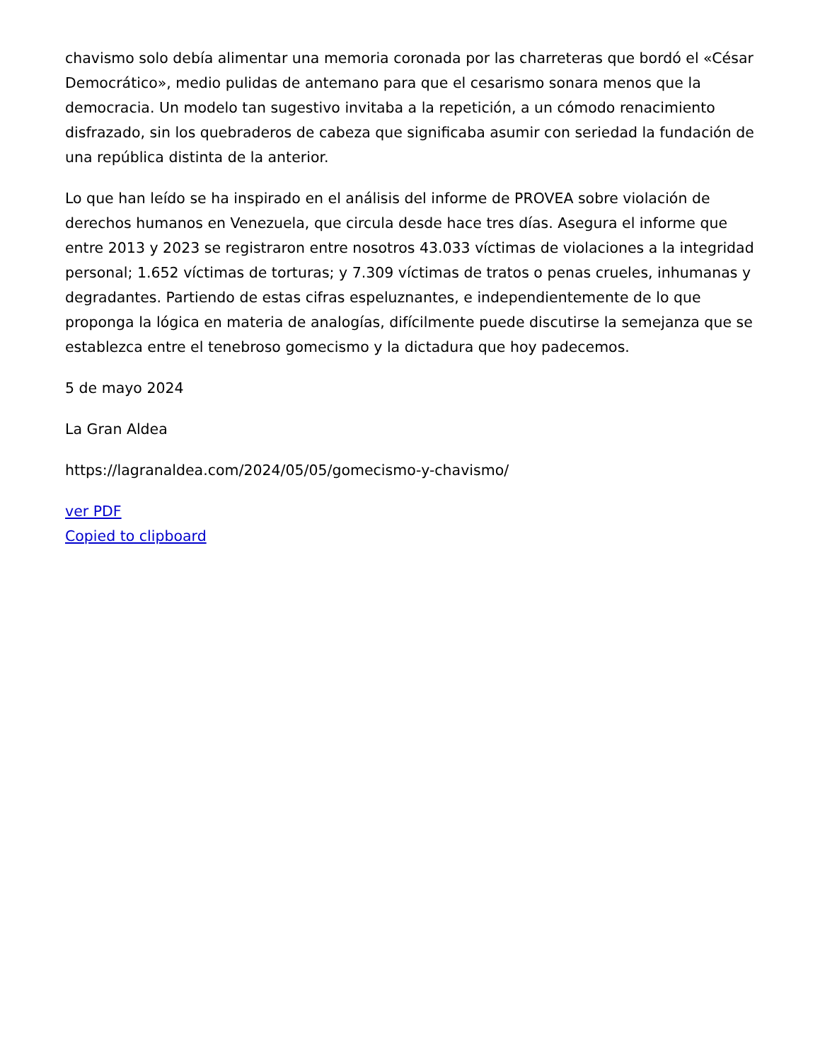chavismo solo debía alimentar una memoria coronada por las charreteras que bordó el «César Democrático», medio pulidas de antemano para que el cesarismo sonara menos que la democracia. Un modelo tan sugestivo invitaba a la repetición, a un cómodo renacimiento disfrazado, sin los quebraderos de cabeza que significaba asumir con seriedad la fundación de una república distinta de la anterior.
Lo que han leído se ha inspirado en el análisis del informe de PROVEA sobre violación de derechos humanos en Venezuela, que circula desde hace tres días. Asegura el informe que entre 2013 y 2023 se registraron entre nosotros 43.033 víctimas de violaciones a la integridad personal; 1.652 víctimas de torturas; y 7.309 víctimas de tratos o penas crueles, inhumanas y degradantes. Partiendo de estas cifras espeluznantes, e independientemente de lo que proponga la lógica en materia de analogías, difícilmente puede discutirse la semejanza que se establezca entre el tenebroso gomecismo y la dictadura que hoy padecemos.
5 de mayo 2024
La Gran Aldea
https://lagranaldea.com/2024/05/05/gomecismo-y-chavismo/
ver PDF
Copied to clipboard